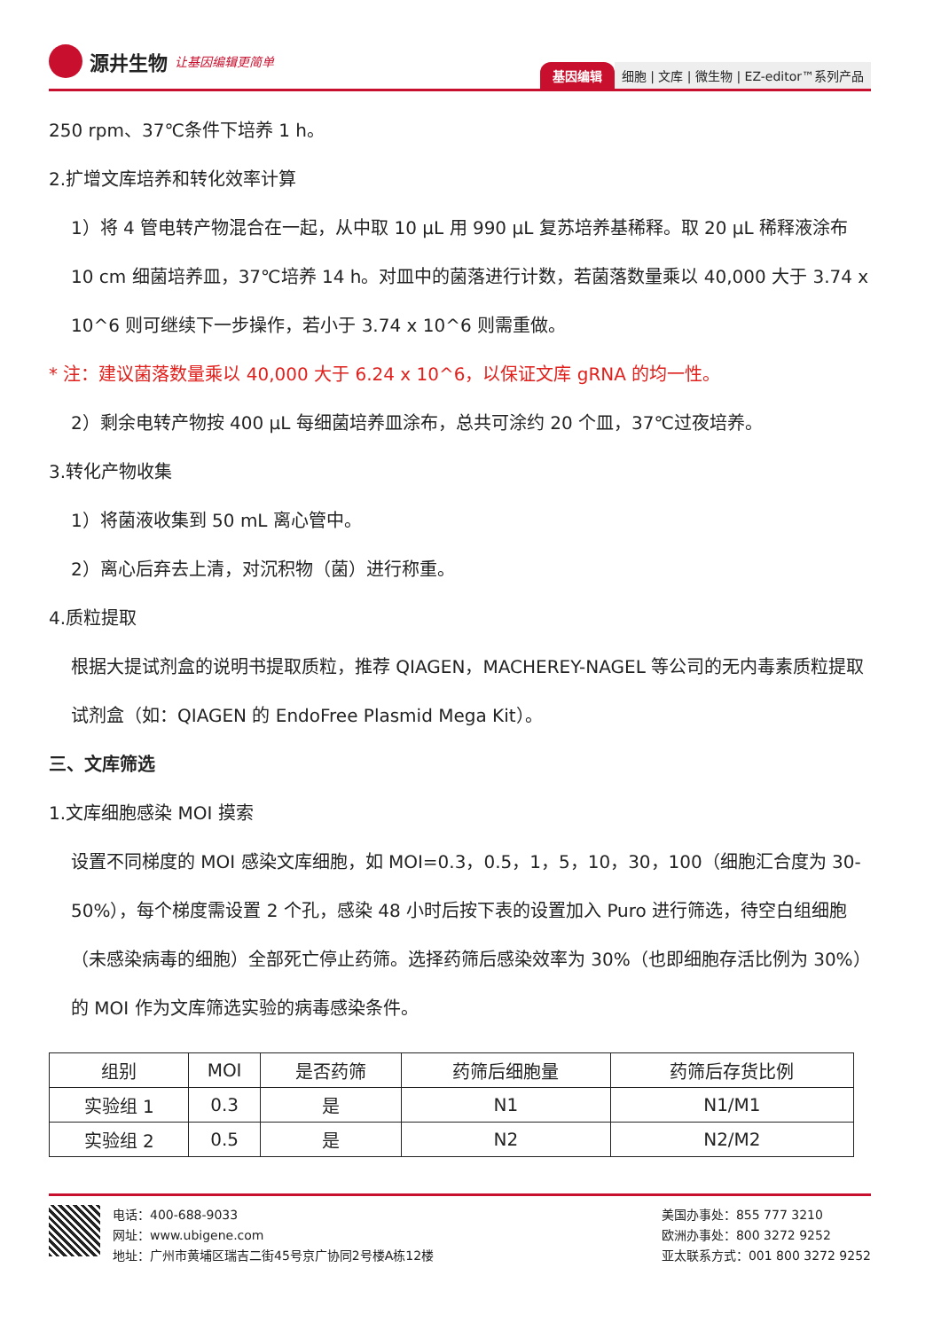源井生物 让基因编辑更简单
基因编辑 细胞 | 文库 | 微生物 | EZ-editor™系列产品
250 rpm、37℃条件下培养 1 h。
2.扩增文库培养和转化效率计算
1）将 4 管电转产物混合在一起，从中取 10 μL 用 990 μL 复苏培养基稀释。取 20 μL 稀释液涂布 10 cm 细菌培养皿，37℃培养 14 h。对皿中的菌落进行计数，若菌落数量乘以 40,000 大于 3.74 x 10^6 则可继续下一步操作，若小于 3.74 x 10^6 则需重做。
* 注：建议菌落数量乘以 40,000 大于 6.24 x 10^6，以保证文库 gRNA 的均一性。
2）剩余电转产物按 400 μL 每细菌培养皿涂布，总共可涂约 20 个皿，37℃过夜培养。
3.转化产物收集
1）将菌液收集到 50 mL 离心管中。
2）离心后弃去上清，对沉积物（菌）进行称重。
4.质粒提取
根据大提试剂盒的说明书提取质粒，推荐 QIAGEN，MACHEREY-NAGEL 等公司的无内毒素质粒提取试剂盒（如：QIAGEN 的 EndoFree Plasmid Mega Kit）。
三、文库筛选
1.文库细胞感染 MOI 摸索
设置不同梯度的 MOI 感染文库细胞，如 MOI=0.3，0.5，1，5，10，30，100（细胞汇合度为 30-50%），每个梯度需设置 2 个孔，感染 48 小时后按下表的设置加入 Puro 进行筛选，待空白组细胞（未感染病毒的细胞）全部死亡停止药筛。选择药筛后感染效率为 30%（也即细胞存活比例为 30%）的 MOI 作为文库筛选实验的病毒感染条件。
| 组别 | MOI | 是否药筛 | 药筛后细胞量 | 药筛后存货比例 |
| --- | --- | --- | --- | --- |
| 实验组 1 | 0.3 | 是 | N1 | N1/M1 |
| 实验组 2 | 0.5 | 是 | N2 | N2/M2 |
电话：400-688-9033
网址：www.ubigene.com
地址：广州市黄埔区瑞吉二街45号京广协同2号楼A栋12楼
美国办事处：855 777 3210
欧洲办事处：800 3272 9252
亚太联系方式：001 800 3272 9252